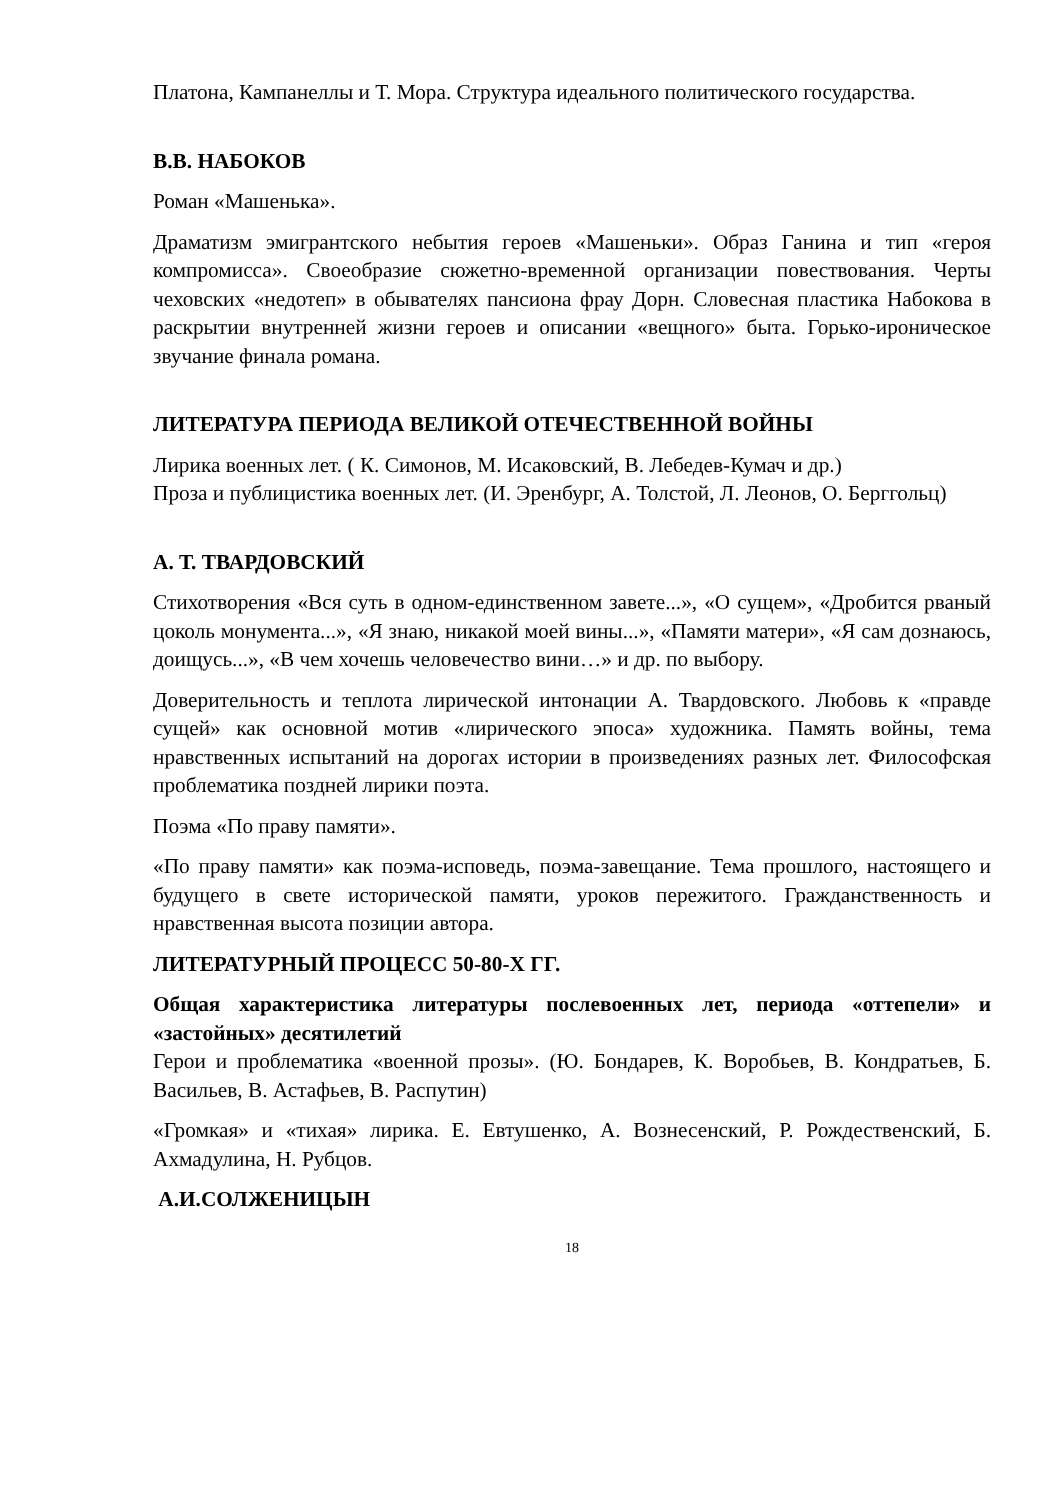Платона, Кампанеллы и Т. Мора. Структура идеального политического государства.
В.В. НАБОКОВ
Роман «Машенька».
Драматизм эмигрантского небытия героев «Машеньки». Образ Ганина и тип «героя компромисса». Своеобразие сюжетно-временной организации повествования. Черты чеховских «недотеп» в обывателях пансиона фрау Дорн. Словесная пластика Набокова в раскрытии внутренней жизни героев и описании «вещного» быта. Горько-ироническое звучание финала романа.
ЛИТЕРАТУРА ПЕРИОДА ВЕЛИКОЙ ОТЕЧЕСТВЕННОЙ ВОЙНЫ
Лирика военных лет. ( К. Симонов, М. Исаковский, В. Лебедев-Кумач и др.)
Проза и публицистика военных лет. (И. Эренбург, А. Толстой, Л. Леонов, О. Берггольц)
А. Т. ТВАРДОВСКИЙ
Стихотворения «Вся суть в одном-единственном завете...», «О сущем», «Дробится рваный цоколь монумента...», «Я знаю, никакой моей вины...», «Памяти матери», «Я сам дознаюсь, доищусь...», «В чем хочешь человечество вини…» и др. по выбору.
Доверительность и теплота лирической интонации А. Твардовского. Любовь к «правде сущей» как основной мотив «лирического эпоса» художника. Память войны, тема нравственных испытаний на дорогах истории в произведениях разных лет. Философская проблематика поздней лирики поэта.
Поэма «По праву памяти».
«По праву памяти» как поэма-исповедь, поэма-завещание. Тема прошлого, настоящего и будущего в свете исторической памяти, уроков пережитого. Гражданственность и нравственная высота позиции автора.
ЛИТЕРАТУРНЫЙ ПРОЦЕСС 50-80-Х ГГ.
Общая характеристика литературы послевоенных лет, периода «оттепели» и «застойных» десятилетий
Герои и проблематика «военной прозы». (Ю. Бондарев, К. Воробьев, В. Кондратьев, Б. Васильев, В. Астафьев, В. Распутин)
«Громкая» и «тихая» лирика. Е. Евтушенко, А. Вознесенский, Р. Рождественский, Б. Ахмадулина, Н. Рубцов.
А.И.СОЛЖЕНИЦЫН
18